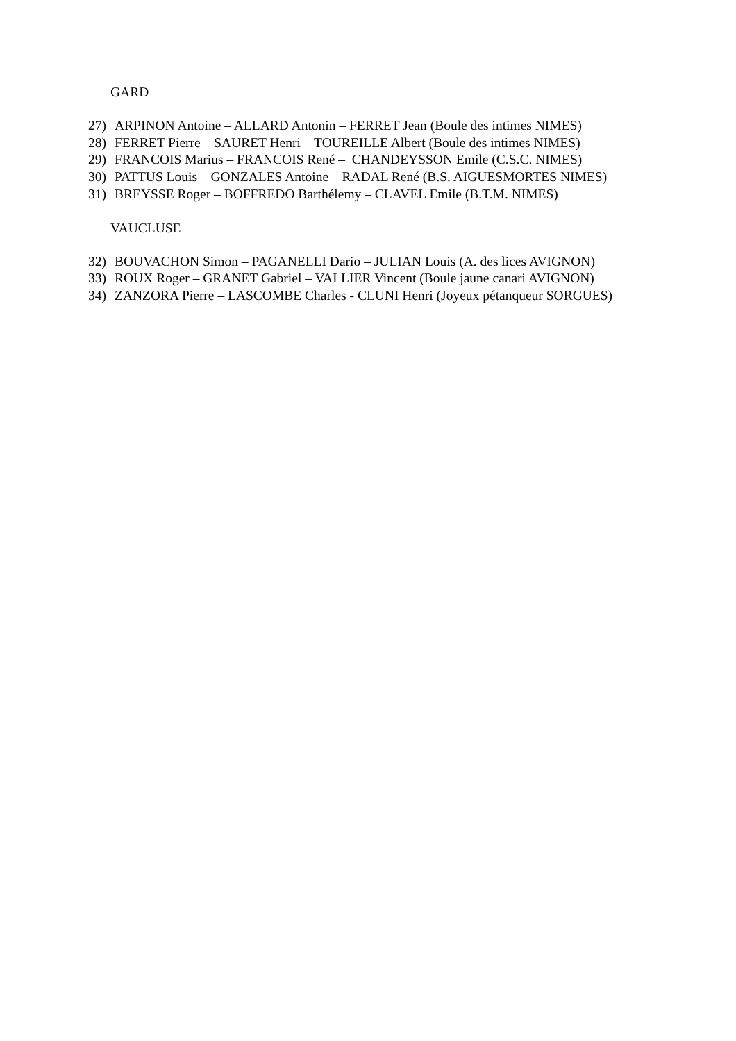GARD
27) ARPINON Antoine – ALLARD Antonin – FERRET Jean (Boule des intimes NIMES)
28) FERRET Pierre – SAURET Henri – TOUREILLE Albert (Boule des intimes NIMES)
29) FRANCOIS Marius – FRANCOIS René – CHANDEYSSON Emile (C.S.C. NIMES)
30) PATTUS Louis – GONZALES Antoine – RADAL René (B.S. AIGUESMORTES NIMES)
31) BREYSSE Roger – BOFFREDO Barthélemy – CLAVEL Emile (B.T.M. NIMES)
VAUCLUSE
32) BOUVACHON Simon – PAGANELLI Dario – JULIAN Louis (A. des lices AVIGNON)
33) ROUX Roger – GRANET Gabriel – VALLIER Vincent (Boule jaune canari AVIGNON)
34) ZANZORA Pierre – LASCOMBE Charles - CLUNI Henri (Joyeux pétanqueur SORGUES)